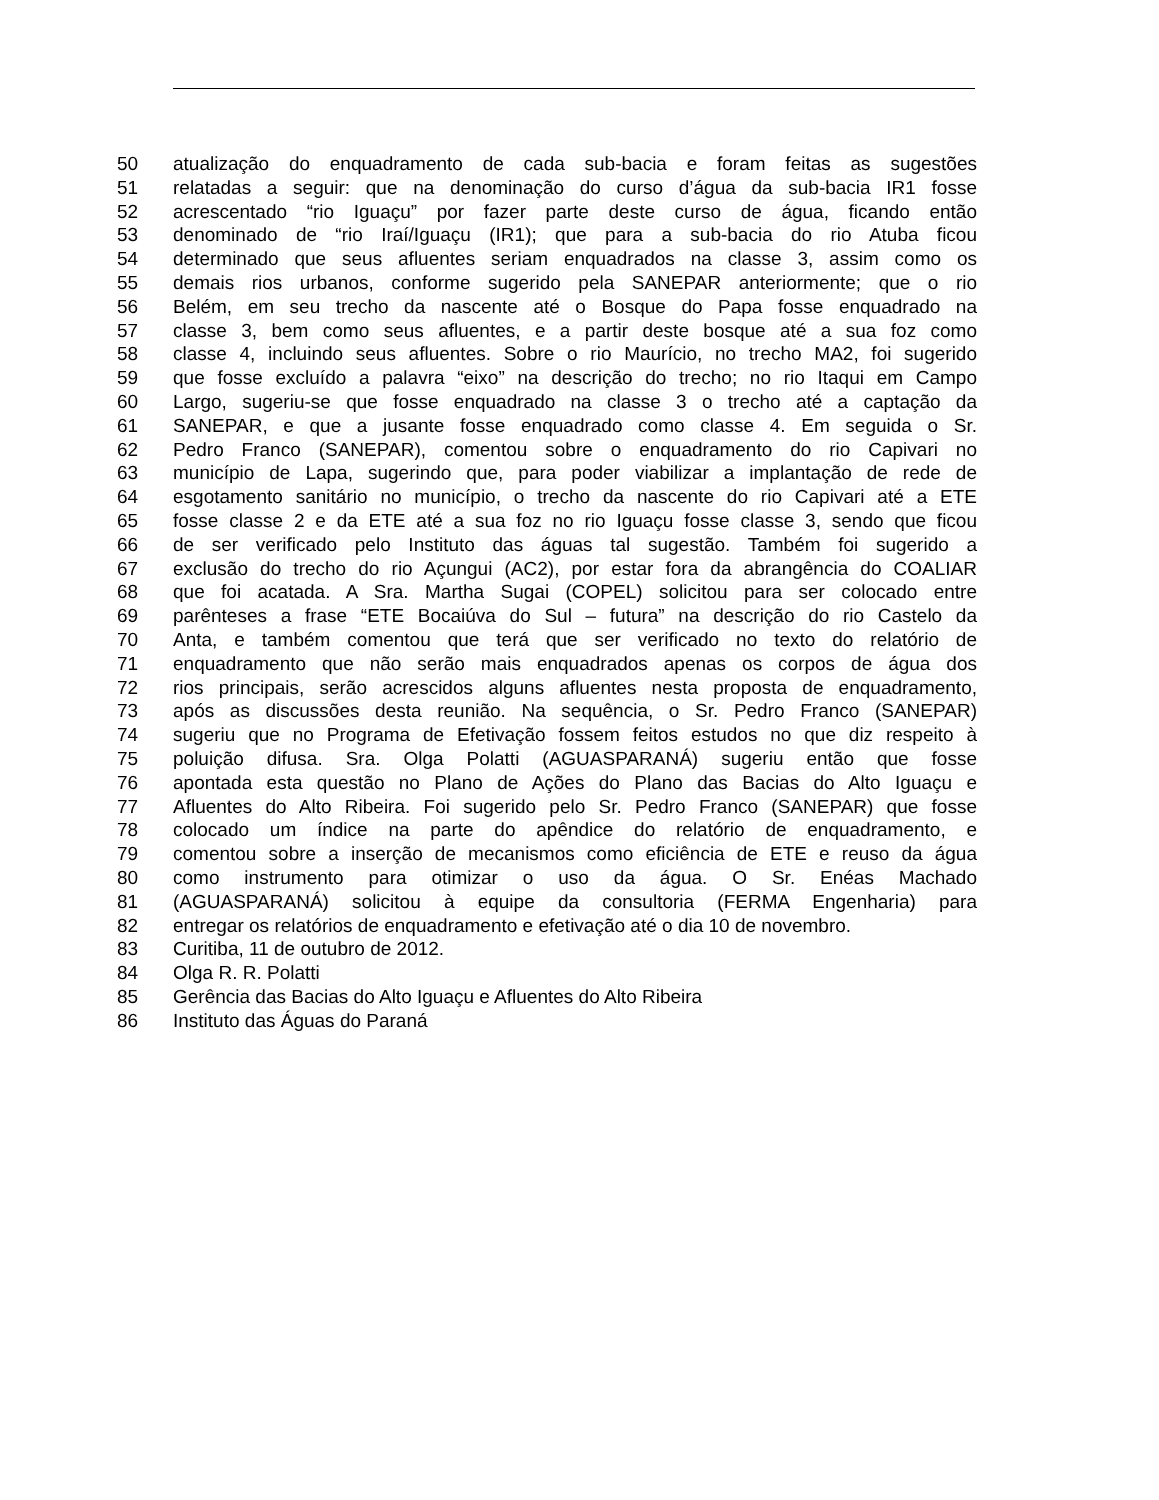50 atualização do enquadramento de cada sub-bacia e foram feitas as sugestões
51 relatadas a seguir: que na denominação do curso d’água da sub-bacia IR1 fosse
52 acrescentado “rio Iguaçu” por fazer parte deste curso de água, ficando então
53 denominado de “rio Iraí/Iguaçu (IR1); que para a sub-bacia do rio Atuba ficou
54 determinado que seus afluentes seriam enquadrados na classe 3, assim como os
55 demais rios urbanos, conforme sugerido pela SANEPAR anteriormente; que o rio
56 Belém, em seu trecho da nascente até o Bosque do Papa fosse enquadrado na
57 classe 3, bem como seus afluentes, e a partir deste bosque até a sua foz como
58 classe 4, incluindo seus afluentes. Sobre o rio Maurício, no trecho MA2, foi sugerido
59 que fosse excluído a palavra “eixo” na descrição do trecho; no rio Itaqui em Campo
60 Largo, sugeriu-se que fosse enquadrado na classe 3 o trecho até a captação da
61 SANEPAR, e que a jusante fosse enquadrado como classe 4. Em seguida o Sr.
62 Pedro Franco (SANEPAR), comentou sobre o enquadramento do rio Capivari no
63 município de Lapa, sugerindo que, para poder viabilizar a implantação de rede de
64 esgotamento sanitário no município, o trecho da nascente do rio Capivari até a ETE
65 fosse classe 2 e da ETE até a sua foz no rio Iguaçu fosse classe 3, sendo que ficou
66 de ser verificado pelo Instituto das águas tal sugestão. Também foi sugerido a
67 exclusão do trecho do rio Açungui (AC2), por estar fora da abrangência do COALIAR
68 que foi acatada. A Sra. Martha Sugai (COPEL) solicitou para ser colocado entre
69 parênteses a frase “ETE Bocaiúva do Sul – futura” na descrição do rio Castelo da
70 Anta, e também comentou que terá que ser verificado no texto do relatório de
71 enquadramento que não serão mais enquadrados apenas os corpos de água dos
72 rios principais, serão acrescidos alguns afluentes nesta proposta de enquadramento,
73 após as discussões desta reunião. Na sequência, o Sr. Pedro Franco (SANEPAR)
74 sugeriu que no Programa de Efetivação fossem feitos estudos no que diz respeito à
75 poluição difusa. Sra. Olga Polatti (AGUASPARANÁ) sugeriu então que fosse
76 apontada esta questão no Plano de Ações do Plano das Bacias do Alto Iguaçu e
77 Afluentes do Alto Ribeira. Foi sugerido pelo Sr. Pedro Franco (SANEPAR) que fosse
78 colocado um índice na parte do apêndice do relatório de enquadramento, e
79 comentou sobre a inserção de mecanismos como eficiência de ETE e reuso da água
80 como instrumento para otimizar o uso da água. O Sr. Enéas Machado
81 (AGUASPARANÁ) solicitou à equipe da consultoria (FERMA Engenharia) para
82 entregar os relatórios de enquadramento e efetivação até o dia 10 de novembro.
83 Curitiba, 11 de outubro de 2012.
84 Olga R. R. Polatti
85 Gerência das Bacias do Alto Iguaçu e Afluentes do Alto Ribeira
86 Instituto das Águas do Paraná